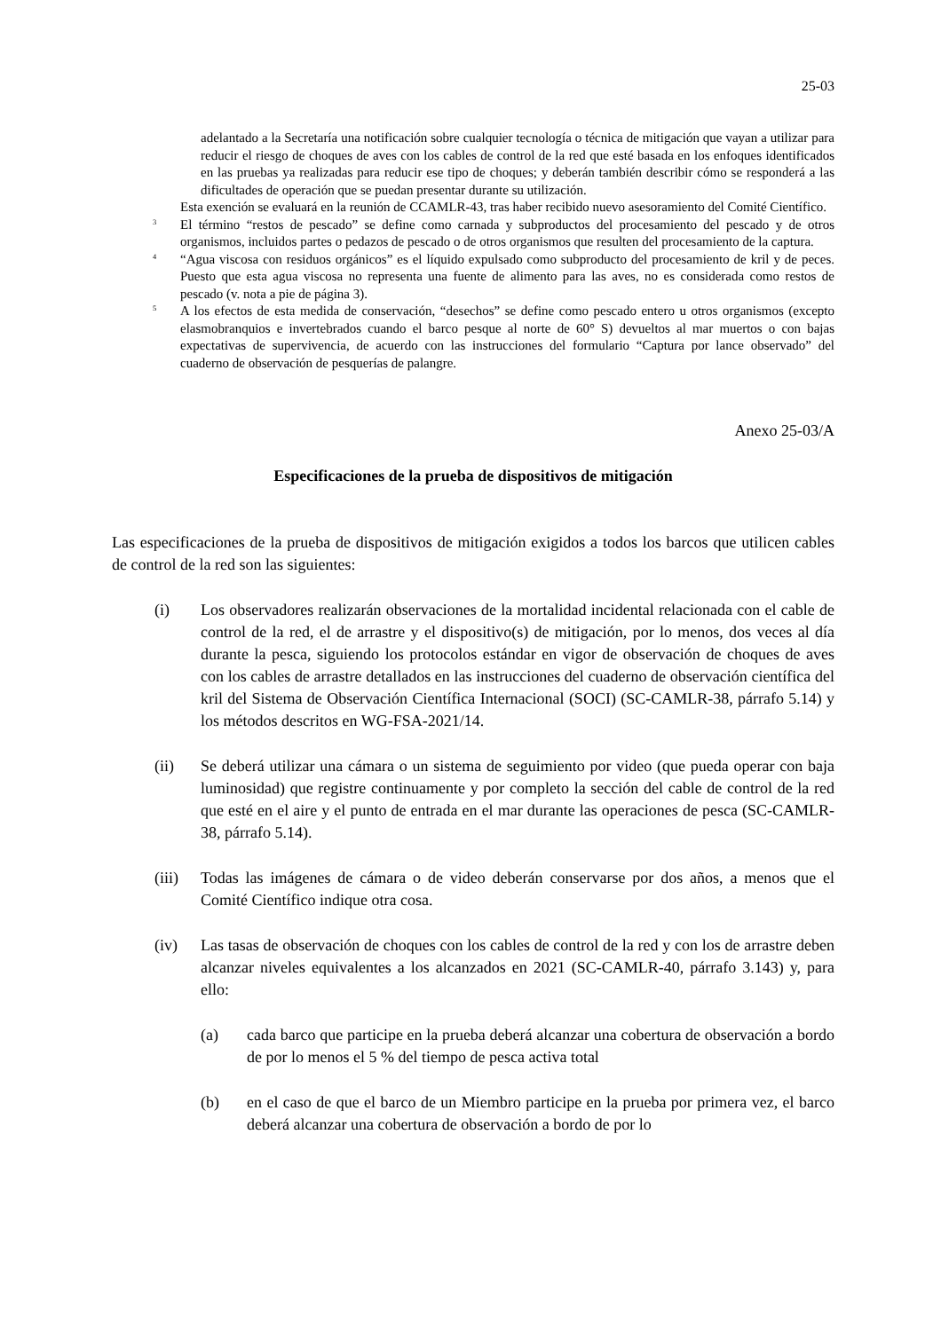25-03
adelantado a la Secretaría una notificación sobre cualquier tecnología o técnica de mitigación que vayan a utilizar para reducir el riesgo de choques de aves con los cables de control de la red que esté basada en los enfoques identificados en las pruebas ya realizadas para reducir ese tipo de choques; y deberán también describir cómo se responderá a las dificultades de operación que se puedan presentar durante su utilización.
Esta exención se evaluará en la reunión de CCAMLR-43, tras haber recibido nuevo asesoramiento del Comité Científico.
<sup>3</sup>
El término “restos de pescado” se define como carnada y subproductos del procesamiento del pescado y de otros organismos, incluidos partes o pedazos de pescado o de otros organismos que resulten del procesamiento de la captura.
<sup>4</sup>
“Agua viscosa con residuos orgánicos” es el líquido expulsado como subproducto del procesamiento de kril y de peces. Puesto que esta agua viscosa no representa una fuente de alimento para las aves, no es considerada como restos de pescado (v. nota a pie de página 3).
<sup>5</sup>
A los efectos de esta medida de conservación, “desechos” se define como pescado entero u otros organismos (excepto elasmobranquios e invertebrados cuando el barco pesque al norte de 60° S) devueltos al mar muertos o con bajas expectativas de supervivencia, de acuerdo con las instrucciones del formulario “Captura por lance observado” del cuaderno de observación de pesquerías de palangre.
Anexo 25-03/A
Especificaciones de la prueba de dispositivos de mitigación
Las especificaciones de la prueba de dispositivos de mitigación exigidos a todos los barcos que utilicen cables de control de la red son las siguientes:
(i) Los observadores realizarán observaciones de la mortalidad incidental relacionada con el cable de control de la red, el de arrastre y el dispositivo(s) de mitigación, por lo menos, dos veces al día durante la pesca, siguiendo los protocolos estándar en vigor de observación de choques de aves con los cables de arrastre detallados en las instrucciones del cuaderno de observación científica del kril del Sistema de Observación Científica Internacional (SOCI) (SC-CAMLR-38, párrafo 5.14) y los métodos descritos en WG-FSA-2021/14.
(ii) Se deberá utilizar una cámara o un sistema de seguimiento por video (que pueda operar con baja luminosidad) que registre continuamente y por completo la sección del cable de control de la red que esté en el aire y el punto de entrada en el mar durante las operaciones de pesca (SC-CAMLR-38, párrafo 5.14).
(iii)
Todas las imágenes de cámara o de video deberán conservarse por dos años, a menos que el Comité Científico indique otra cosa.
(iv) Las tasas de observación de choques con los cables de control de la red y con los de arrastre deben alcanzar niveles equivalentes a los alcanzados en 2021 (SC-CAMLR-40, párrafo 3.143) y, para ello:
(a) cada barco que participe en la prueba deberá alcanzar una cobertura de observación a bordo de por lo menos el 5 % del tiempo de pesca activa total
(b) en el caso de que el barco de un Miembro participe en la prueba por primera vez, el barco deberá alcanzar una cobertura de observación a bordo de por lo